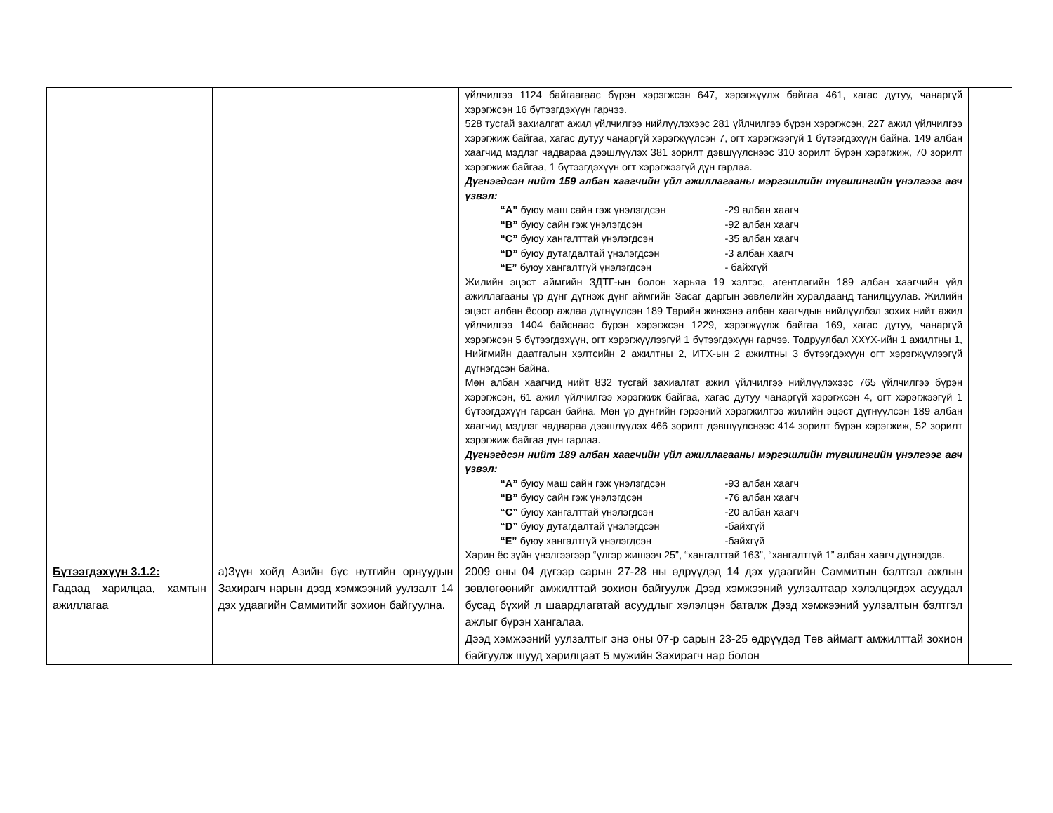| | | үйлчилгээ 1124 байгаагаас бүрэн хэрэгжсэн 647, хэрэгжүүлж байгаа 461, хагас дутуу, чанаргүй хэрэгжсэн 16 бүтээгдэхүүн гарчээ. 528 тусгай захиалгат ажил үйлчилгээ нийлүүлэхээс 281 үйлчилгээ бүрэн хэрэгжсэн, 227 ажил үйлчилгээ хэрэгжиж байгаа, хагас дутуу чанаргүй хэрэгжүүлсэн 7, огт хэрэгжээгүй 1 бүтээгдэхүүн байна. 149 албан хаагчид мэдлэг чадвараа дээшлүүлэх 381 зорилт дэвшүүлснээс 310 зорилт бүрэн хэрэгжиж, 70 зорилт хэрэгжиж байгаа, 1 бүтээгдэхүүн огт хэрэгжээгүй дүн гарлаа. Дүгнэгдсэн нийт 159 албан хаагчийн үйл ажиллагааны мэргэшлийн түвшингийн үнэлгээг авч үзвэл: “A” буюу маш сайн гэж үнэлэгдсэн -29 албан хаагч “B” буюу сайн гэж үнэлэгдсэн -92 албан хаагч “C” буюу хангалттай үнэлэгдсэн -35 албан хаагч “D” буюу дутагдалтай үнэлэгдсэн -3 албан хаагч “E” буюу хангалтгүй үнэлэгдсэн - байхгүй Жилийн эцэст аймгийн ЗДТГ-ын болон харьяа 19 хэлтэс, агентлагийн 189 албан хаагчийн үйл ажиллагааны үр дүнг дүгнэж дүнг аймгийн Засаг даргын зөвлөлийн хуралдаанд танилцуулав. Жилийн эцэст албан ёсоор ажлаа дүгнүүлсэн 189 Төрийн жинхэнэ албан хаагчдын нийлүүлбэл зохих нийт ажил үйлчилгээ 1404 байснаас бүрэн хэрэгжсэн 1229, хэрэгжүүлж байгаа 169, хагас дутуу, чанаргүй хэрэгжсэн 5 бүтээгдэхүүн, огт хэрэгжүүлээгүй 1 бүтээгдэхүүн гарчээ. Тодруулбал ХХҮХ-ийн 1 ажилтны 1, Нийгмийн даатгалын хэлтсийн 2 ажилтны 2, ИТХ-ын 2 ажилтны 3 бүтээгдэхүүн огт хэрэгжүүлээгүй дүгнэгдсэн байна. Мөн албан хаагчид нийт 832 тусгай захиалгат ажил үйлчилгээ нийлүүлэхээс 765 үйлчилгээ бүрэн хэрэгжсэн, 61 ажил үйлчилгээ хэрэгжиж байгаа, хагас дутуу чанаргүй хэрэгжсэн 4, огт хэрэгжээгүй 1 бүтээгдэхүүн гарсан байна. Мөн үр дүнгийн гэрээний хэрэгжилтээ жилийн эцэст дүгнүүлсэн 189 албан хаагчид мэдлэг чадвараа дээшлүүлэх 466 зорилт дэвшүүлснээс 414 зорилт бүрэн хэрэгжиж, 52 зорилт хэрэгжиж байгаа дүн гарлаа. Дүгнэгдсэн нийт 189 албан хаагчийн үйл ажиллагааны мэргэшлийн түвшингийн үнэлгээг авч үзвэл: “A” буюу маш сайн гэж үнэлэгдсэн -93 албан хаагч “B” буюу сайн гэж үнэлэгдсэн -76 албан хаагч “C” буюу хангалттай үнэлэгдсэн -20 албан хаагч “D” буюу дутагдалтай үнэлэгдсэн -байхгүй “E” буюу хангалтгүй үнэлэгдсэн -байхгүй Харин ёс зүйн үнэлгээгээр “үлгэр жишээч 25”, “хангалттай 163”, “хангалтгүй 1” албан хаагч дүгнэгдэв. | |
| Бүтээгдэхүүн 3.1.2: Гадаад харилцаа, хамтын ажиллагаа | а)Зүүн хойд Азийн бүс нутгийн орнуудын Захирагч нарын дээд хэмжээний уулзалт 14 дэх удаагийн Саммитийг зохион байгуулна. | 2009 оны 04 дүгээр сарын 27-28 ны өдрүүдэд 14 дэх удаагийн Саммитын бэлтгэл ажлын зөвлөгөөнийг амжилттай зохион байгуулж Дээд хэмжээний уулзалтаар хэлэлцэгдэх асуудал бусад бүхий л шаардлагатай асуудлыг хэлэлцэн баталж Дээд хэмжээний уулзалтын бэлтгэл ажлыг бүрэн хангалаа. Дээд хэмжээний уулзалтыг энэ оны 07-р сарын 23-25 өдрүүдэд Төв аймагт амжилттай зохион байгуулж шууд харилцаат 5 мужийн Захирагч нар болон | |